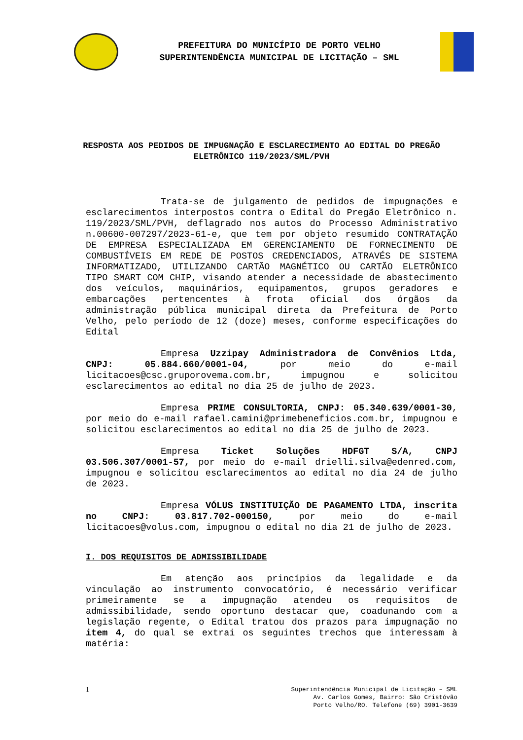PREFEITURA DO MUNICÍPIO DE PORTO VELHO
SUPERINTENDÊNCIA MUNICIPAL DE LICITAÇÃO – SML
RESPOSTA AOS PEDIDOS DE IMPUGNAÇÃO E ESCLARECIMENTO AO EDITAL DO PREGÃO ELETRÔNICO 119/2023/SML/PVH
Trata-se de julgamento de pedidos de impugnações e esclarecimentos interpostos contra o Edital do Pregão Eletrônico n. 119/2023/SML/PVH, deflagrado nos autos do Processo Administrativo n.00600-007297/2023-61-e, que tem por objeto resumido CONTRATAÇÃO DE EMPRESA ESPECIALIZADA EM GERENCIAMENTO DE FORNECIMENTO DE COMBUSTÍVEIS EM REDE DE POSTOS CREDENCIADOS, ATRAVÉS DE SISTEMA INFORMATIZADO, UTILIZANDO CARTÃO MAGNÉTICO OU CARTÃO ELETRÔNICO TIPO SMART COM CHIP, visando atender a necessidade de abastecimento dos veículos, maquinários, equipamentos, grupos geradores e embarcações pertencentes à frota oficial dos órgãos da administração pública municipal direta da Prefeitura de Porto Velho, pelo período de 12 (doze) meses, conforme especificações do Edital
Empresa Uzzipay Administradora de Convênios Ltda, CNPJ: 05.884.660/0001-04, por meio do e-mail licitacoes@csc.gruporovema.com.br, impugnou e solicitou esclarecimentos ao edital no dia 25 de julho de 2023.
Empresa PRIME CONSULTORIA, CNPJ: 05.340.639/0001-30, por meio do e-mail rafael.camini@primebeneficios.com.br, impugnou e solicitou esclarecimentos ao edital no dia 25 de julho de 2023.
Empresa Ticket Soluções HDFGT S/A, CNPJ 03.506.307/0001-57, por meio do e-mail drielli.silva@edenred.com, impugnou e solicitou esclarecimentos ao edital no dia 24 de julho de 2023.
Empresa VÓLUS INSTITUIÇÃO DE PAGAMENTO LTDA, inscrita no CNPJ: 03.817.702-000150, por meio do e-mail licitacoes@volus.com, impugnou o edital no dia 21 de julho de 2023.
I. DOS REQUISITOS DE ADMISSIBILIDADE
Em atenção aos princípios da legalidade e da vinculação ao instrumento convocatório, é necessário verificar primeiramente se a impugnação atendeu os requisitos de admissibilidade, sendo oportuno destacar que, coadunando com a legislação regente, o Edital tratou dos prazos para impugnação no item 4, do qual se extrai os seguintes trechos que interessam à matéria:
1 Superintendência Municipal de Licitação – SML
Av. Carlos Gomes, Bairro: São Cristóvão
Porto Velho/RO. Telefone (69) 3901-3639